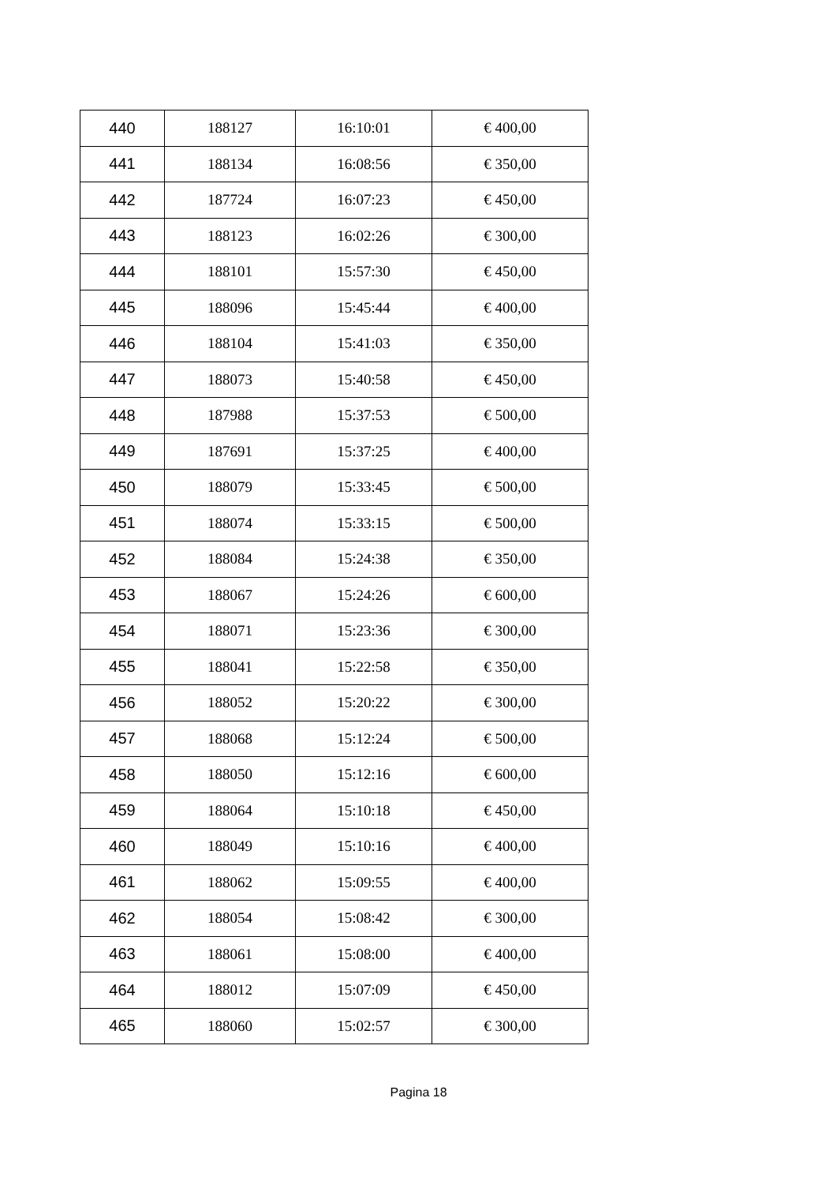| 440 | 188127 | 16:10:01 | € 400,00 |
| 441 | 188134 | 16:08:56 | € 350,00 |
| 442 | 187724 | 16:07:23 | € 450,00 |
| 443 | 188123 | 16:02:26 | € 300,00 |
| 444 | 188101 | 15:57:30 | € 450,00 |
| 445 | 188096 | 15:45:44 | € 400,00 |
| 446 | 188104 | 15:41:03 | € 350,00 |
| 447 | 188073 | 15:40:58 | € 450,00 |
| 448 | 187988 | 15:37:53 | € 500,00 |
| 449 | 187691 | 15:37:25 | € 400,00 |
| 450 | 188079 | 15:33:45 | € 500,00 |
| 451 | 188074 | 15:33:15 | € 500,00 |
| 452 | 188084 | 15:24:38 | € 350,00 |
| 453 | 188067 | 15:24:26 | € 600,00 |
| 454 | 188071 | 15:23:36 | € 300,00 |
| 455 | 188041 | 15:22:58 | € 350,00 |
| 456 | 188052 | 15:20:22 | € 300,00 |
| 457 | 188068 | 15:12:24 | € 500,00 |
| 458 | 188050 | 15:12:16 | € 600,00 |
| 459 | 188064 | 15:10:18 | € 450,00 |
| 460 | 188049 | 15:10:16 | € 400,00 |
| 461 | 188062 | 15:09:55 | € 400,00 |
| 462 | 188054 | 15:08:42 | € 300,00 |
| 463 | 188061 | 15:08:00 | € 400,00 |
| 464 | 188012 | 15:07:09 | € 450,00 |
| 465 | 188060 | 15:02:57 | € 300,00 |
Pagina 18